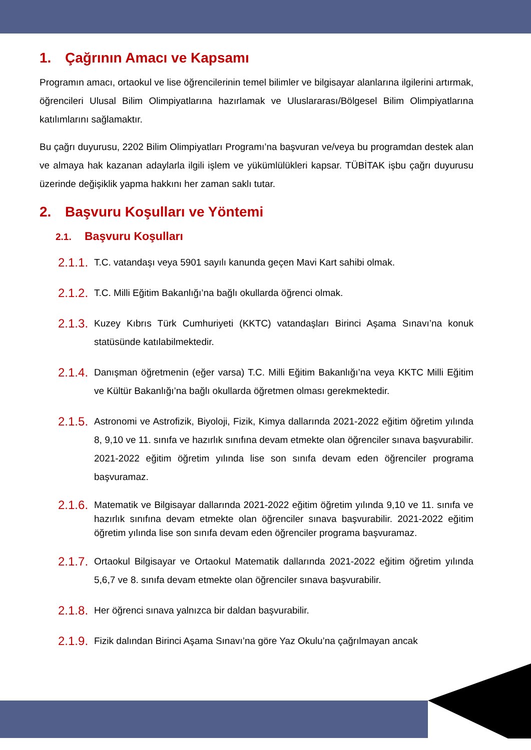1. Çağrının Amacı ve Kapsamı
Programın amacı, ortaokul ve lise öğrencilerinin temel bilimler ve bilgisayar alanlarına ilgilerini artırmak, öğrencileri Ulusal Bilim Olimpiyatlarına hazırlamak ve Uluslararası/Bölgesel Bilim Olimpiyatlarına katılımlarını sağlamaktır.
Bu çağrı duyurusu, 2202 Bilim Olimpiyatları Programı’na başvuran ve/veya bu programdan destek alan ve almaya hak kazanan adaylarla ilgili işlem ve yükümlülükleri kapsar. TÜBİTAK işbu çağrı duyurusu üzerinde değişiklik yapma hakkını her zaman saklı tutar.
2. Başvuru Koşulları ve Yöntemi
2.1. Başvuru Koşulları
2.1.1.
T.C. vatandaşı veya 5901 sayılı kanunda geçen Mavi Kart sahibi olmak.
2.1.2.
T.C. Milli Eğitim Bakanlığı’na bağlı okullarda öğrenci olmak.
2.1.3.
Kuzey Kıbrıs Türk Cumhuriyeti (KKTC) vatandaşları Birinci Aşama Sınavı’na konuk statüsünde katılabilmektedir.
2.1.4.
Danışman öğretmenin (eğer varsa) T.C. Milli Eğitim Bakanlığı’na veya KKTC Milli Eğitim ve Kültür Bakanlığı’na bağlı okullarda öğretmen olması gerekmektedir.
2.1.5.
Astronomi ve Astrofizik, Biyoloji, Fizik, Kimya dallarında 2021-2022 eğitim öğretim yılında 8, 9,10 ve 11. sınıfa ve hazırlık sınıfına devam etmekte olan öğrenciler sınava başvurabilir. 2021-2022 eğitim öğretim yılında lise son sınıfa devam eden öğrenciler programa başvuramaz.
2.1.6.
Matematik ve Bilgisayar dallarında 2021-2022 eğitim öğretim yılında 9,10 ve 11. sınıfa ve hazırlık sınıfına devam etmekte olan öğrenciler sınava başvurabilir. 2021-2022 eğitim öğretim yılında lise son sınıfa devam eden öğrenciler programa başvuramaz.
2.1.7.
Ortaokul Bilgisayar ve Ortaokul Matematik dallarında 2021-2022 eğitim öğretim yılında 5,6,7 ve 8. sınıfa devam etmekte olan öğrenciler sınava başvurabilir.
2.1.8.
Her öğrenci sınava yalnızca bir daldan başvurabilir.
2.1.9.
Fizik dalından Birinci Aşama Sınavı’na göre Yaz Okulu’na çağrılmayan ancak